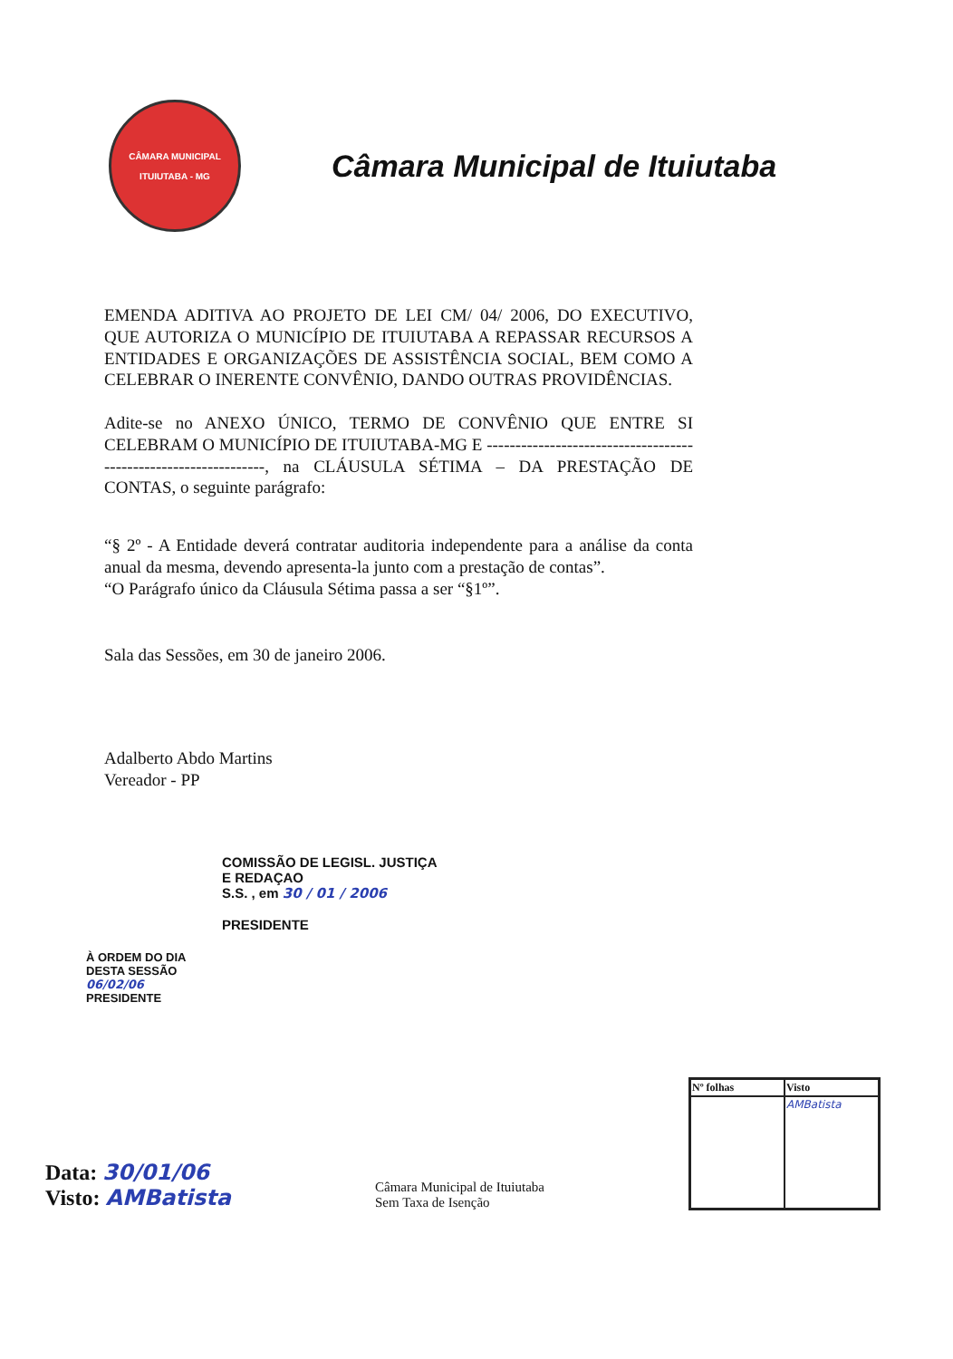CÂMARA MUNICIPAL
ITUIUTABA - MG
Câmara Municipal de Ituiutaba
EMENDA ADITIVA AO PROJETO DE LEI CM/ 04/ 2006, DO EXECUTIVO, QUE AUTORIZA O MUNICÍPIO DE ITUIUTABA A REPASSAR RECURSOS A ENTIDADES E ORGANIZAÇÕES DE ASSISTÊNCIA SOCIAL, BEM COMO A CELEBRAR O INERENTE CONVÊNIO, DANDO OUTRAS PROVIDÊNCIAS.
Adite-se no ANEXO ÚNICO, TERMO DE CONVÊNIO QUE ENTRE SI CELEBRAM O MUNICÍPIO DE ITUIUTABA-MG E ----------------------------------------------------------------, na CLÁUSULA SÉTIMA – DA PRESTAÇÃO DE CONTAS, o seguinte parágrafo:
“§ 2º - A Entidade deverá contratar auditoria independente para a análise da conta anual da mesma, devendo apresenta-la junto com a prestação de contas”.
“O Parágrafo único da Cláusula Sétima passa a ser “§1º”.
Sala das Sessões, em 30 de janeiro 2006.
Adalberto Abdo Martins
Vereador - PP
COMISSÃO DE LEGISL. JUSTIÇA
E REDAÇAO
S.S. , em 30 / 01 / 2006
PRESIDENTE
À ORDEM DO DIA
DESTA SESSÃO
06/02/06
PRESIDENTE
Data: 30/01/06
Visto: AMBatista
Câmara Municipal de Ituiutaba
Sem Taxa de Isenção
| Nº folhas | Visto |
| --- | --- |
| | AMBatista |